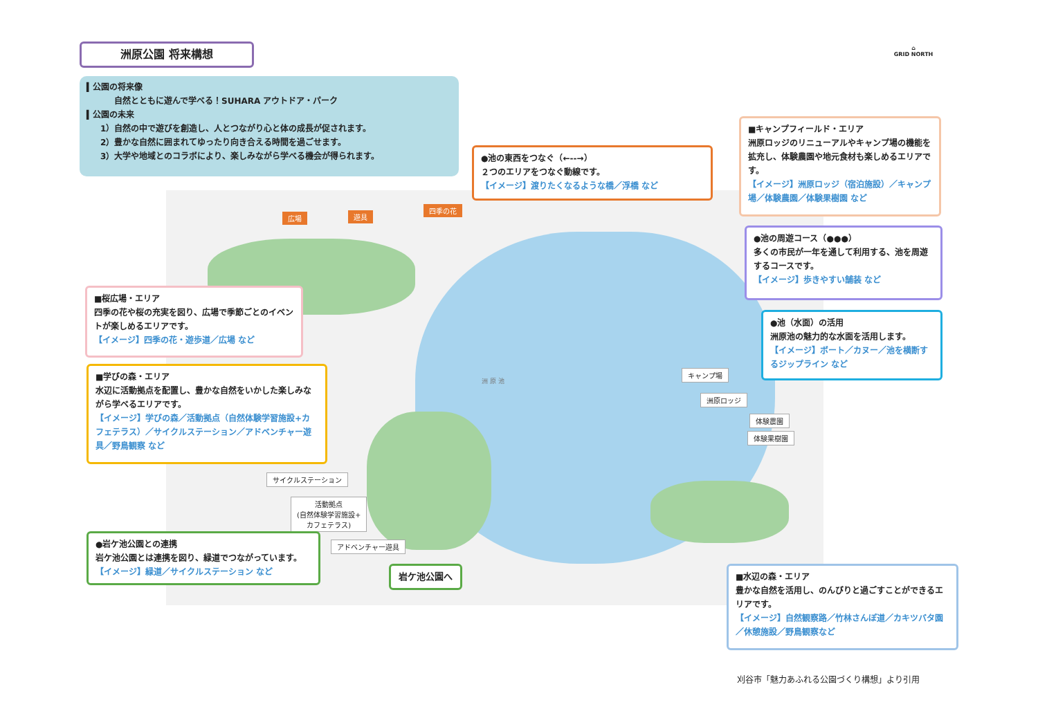広場 遊具
四季の花
キャンプ場
洲原ロッジ
体験農園
体験果樹園
サイクルステーション
活動拠点
(自然体験学習施設+
カフェテラス)
アドベンチャー遊具
洲 原 池
洲原公園 将来構想
⌂
GRID NORTH
▍公園の将来像
自然とともに遊んで学べる！SUHARA アウトドア・パーク
▍公園の未来
1）自然の中で遊びを創造し、人とつながり心と体の成長が促されます。
2）豊かな自然に囲まれてゆったり向き合える時間を過ごせます。
3）大学や地域とのコラボにより、楽しみながら学べる機会が得られます。
●池の東西をつなぐ（←--→）
２つのエリアをつなぐ動線です。
【イメージ】渡りたくなるような橋／浮橋 など
■キャンプフィールド・エリア
洲原ロッジのリニューアルやキャンプ場の機能を拡充し、体験農園や地元食材も楽しめるエリアです。
【イメージ】洲原ロッジ（宿泊施設）／キャンプ場／体験農園／体験果樹園 など
●池の周遊コース（●●●）
多くの市民が一年を通して利用する、池を周遊するコースです。
【イメージ】歩きやすい舗装 など
●池（水面）の活用
洲原池の魅力的な水面を活用します。
【イメージ】ボート／カヌー／池を横断するジップライン など
■桜広場・エリア
四季の花や桜の充実を図り、広場で季節ごとのイベントが楽しめるエリアです。
【イメージ】四季の花・遊歩道／広場 など
■学びの森・エリア
水辺に活動拠点を配置し、豊かな自然をいかした楽しみながら学べるエリアです。
【イメージ】学びの森／活動拠点（自然体験学習施設+カフェテラス）／サイクルステーション／アドベンチャー遊具／野鳥観察 など
●岩ケ池公園との連携
岩ケ池公園とは連携を図り、緑道でつながっています。
【イメージ】緑道／サイクルステーション など
岩ケ池公園へ
■水辺の森・エリア
豊かな自然を活用し、のんびりと過ごすことができるエリアです。
【イメージ】自然観察路／竹林さんぽ道／カキツバタ園／休憩施設／野鳥観察など
刈谷市「魅力あふれる公園づくり構想」より引用